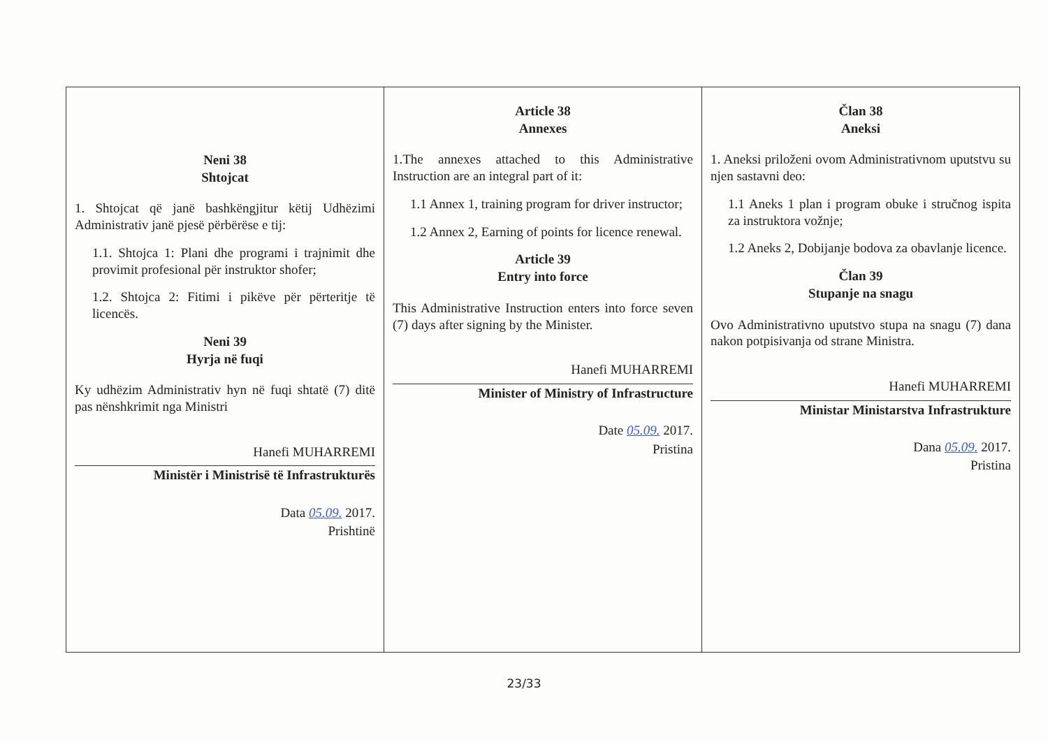| Neni 38 Shtojcat 1. Shtojcat që janë bashkëngjitur këtij Udhëzimi Administrativ janë pjesë përbërëse e tij: 1.1. Shtojca 1: Plani dhe programi i trajnimit dhe provimit profesional për instruktor shofer; 1.2. Shtojca 2: Fitimi i pikëve për përteritje të licencës. Neni 39 Hyrja në fuqi Ky udhëzim Administrativ hyn në fuqi shtatë (7) ditë pas nënshkrimit nga Ministri Hanefi MUHARREMI Ministër i Ministrisë të Infrastrukturës Data 05.09. 2017. Prishtinë | Article 38 Annexes 1.The annexes attached to this Administrative Instruction are an integral part of it: 1.1 Annex 1, training program for driver instructor; 1.2 Annex 2, Earning of points for licence renewal. Article 39 Entry into force This Administrative Instruction enters into force seven (7) days after signing by the Minister. Hanefi MUHARREMI Minister of Ministry of Infrastructure Date 05.09. 2017. Pristina | Član 38 Aneksi 1. Aneksi priloženi ovom Administrativnom uputstvu su njen sastavni deo: 1.1 Aneks 1 plan i program obuke i stručnog ispita za instruktora vožnje; 1.2 Aneks 2, Dobijanje bodova za obavlanje licence. Član 39 Stupanje na snagu Ovo Administrativno uputstvo stupa na snagu (7) dana nakon potpisivanja od strane Ministra. Hanefi MUHARREMI Ministar Ministarstva Infrastrukture Dana 05.09. 2017. Pristina |
23/33